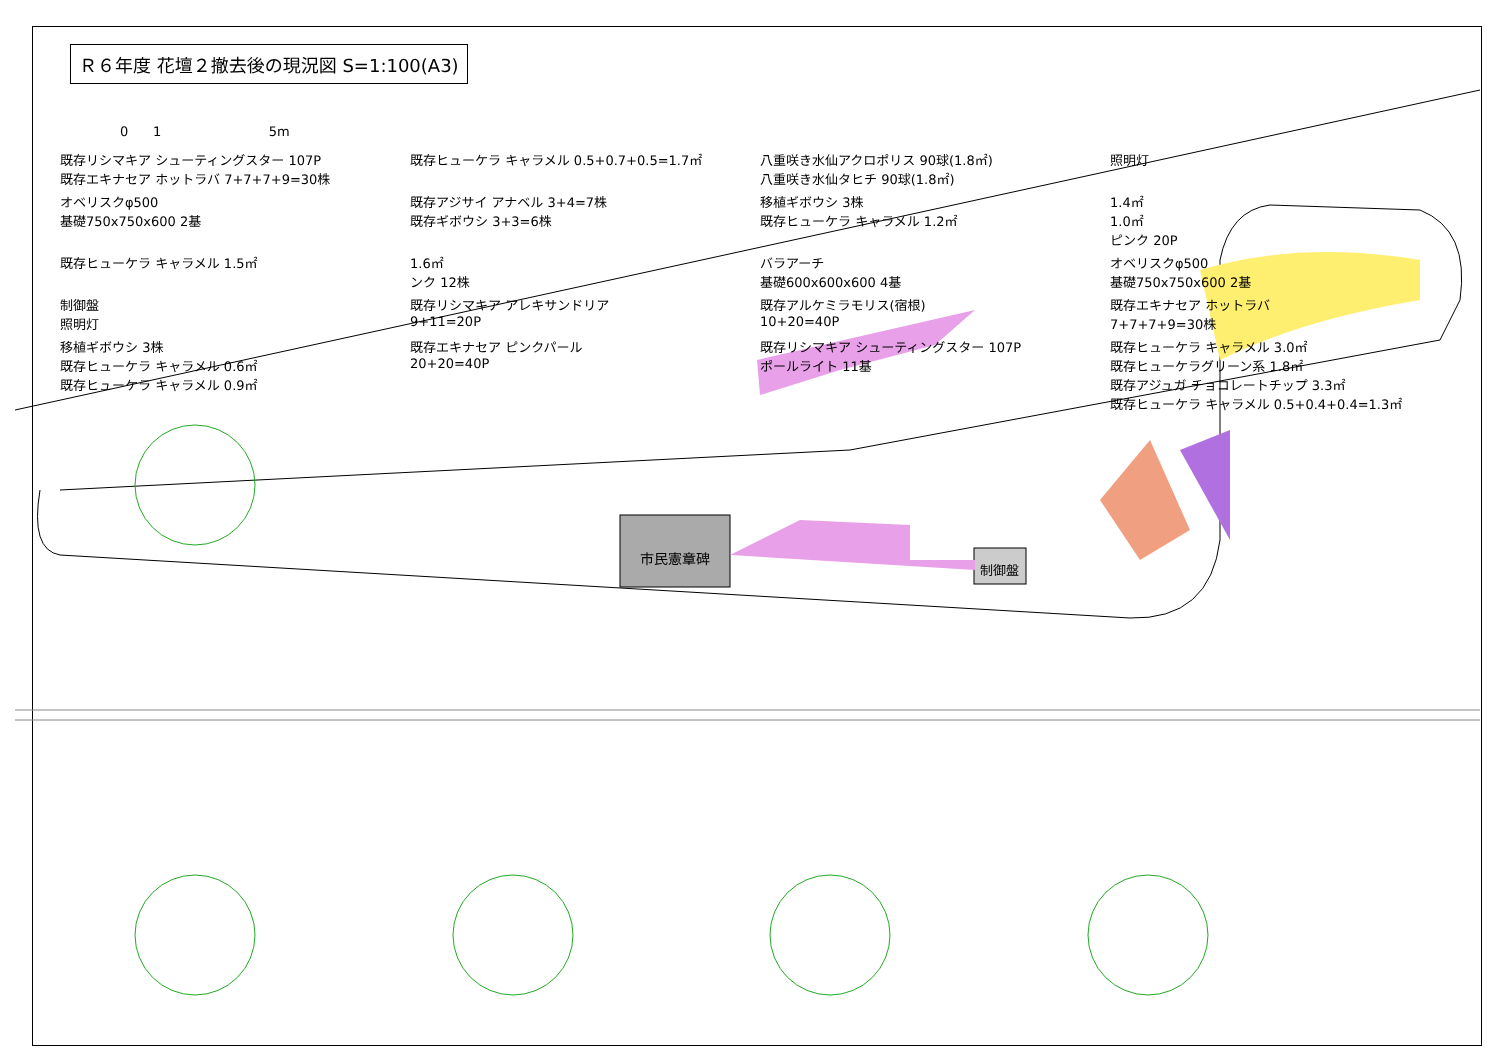Ｒ６年度 花壇２撤去後の現況図 S=1:100(A3)
0 1 5m
市民憲章碑
制御盤
既存リシマキア シューティングスター 107P
既存エキナセア ホットラバ 7+7+7+9=30株
既存ヒューケラ キャラメル 0.5+0.7+0.5=1.7㎡
八重咲き水仙アクロポリス 90球(1.8㎡)
八重咲き水仙タヒチ 90球(1.8㎡)
照明灯
オベリスクφ500
基礎750x750x600 2基
既存アジサイ アナベル 3+4=7株
既存ギボウシ 3+3=6株
移植ギボウシ 3株
既存ヒューケラ キャラメル 1.2㎡
1.4㎡
1.0㎡
ピンク 20P
既存ヒューケラ キャラメル 1.5㎡
1.6㎡
ンク 12株
バラアーチ
基礎600x600x600 4基
オベリスクφ500
基礎750x750x600 2基
制御盤
照明灯
既存リシマキア アレキサンドリア
9+11=20P
既存アルケミラモリス(宿根)
10+20=40P
既存エキナセア ホットラバ
7+7+7+9=30株
移植ギボウシ 3株
既存ヒューケラ キャラメル 0.6㎡
既存ヒューケラ キャラメル 0.9㎡
既存エキナセア ピンクパール
20+20=40P
既存リシマキア シューティングスター 107P
ポールライト 11基
既存ヒューケラ キャラメル 3.0㎡
既存ヒューケラグリーン系 1.8㎡
既存アジュガ チョコレートチップ 3.3㎡
既存ヒューケラ キャラメル 0.5+0.4+0.4=1.3㎡